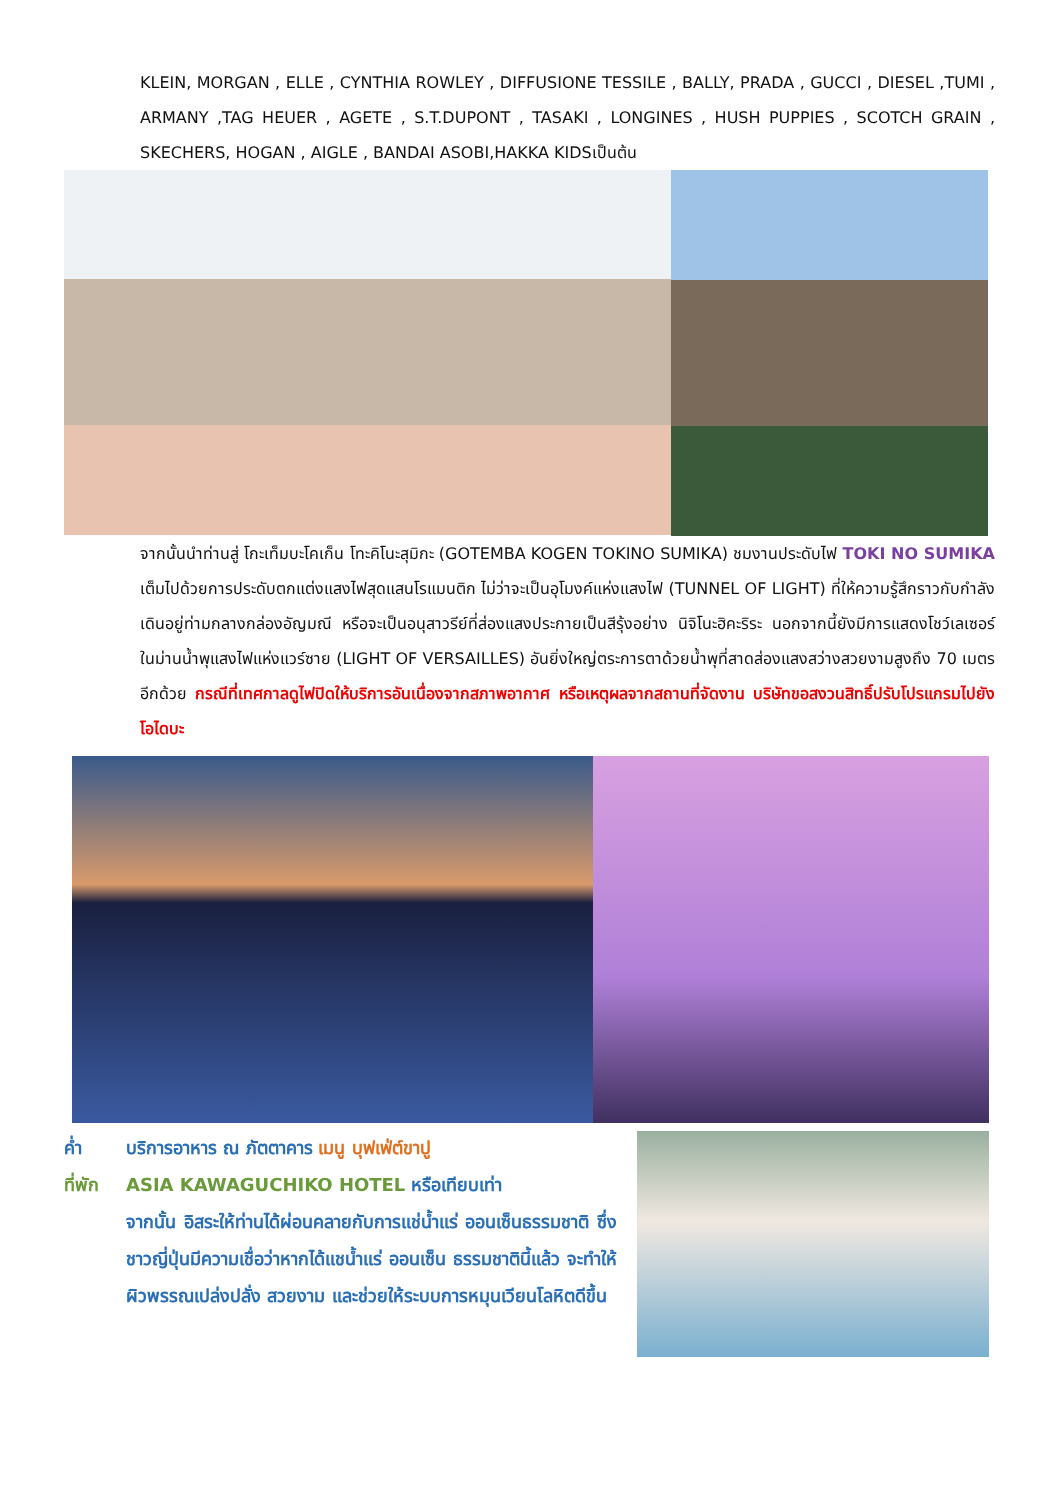KLEIN, MORGAN , ELLE , CYNTHIA ROWLEY , DIFFUSIONE TESSILE , BALLY, PRADA , GUCCI , DIESEL ,TUMI , ARMANY ,TAG HEUER , AGETE , S.T.DUPONT , TASAKI , LONGINES , HUSH PUPPIES , SCOTCH GRAIN , SKECHERS, HOGAN , AIGLE , BANDAI ASOBI,HAKKA KIDSเป็นต้น
จากนั้นนำท่านสู่ โกะเท็มบะโคเก็น โทะคิโนะสุมิกะ (GOTEMBA KOGEN TOKINO SUMIKA) ชมงานประดับไฟ TOKI NO SUMIKA เต็มไปด้วยการประดับตกแต่งแสงไฟสุดแสนโรแมนติก ไม่ว่าจะเป็นอุโมงค์แห่งแสงไฟ (TUNNEL OF LIGHT) ที่ให้ความรู้สึกราวกับกำลังเดินอยู่ท่ามกลางกล่องอัญมณี หรือจะเป็นอนุสาวรีย์ที่ส่องแสงประกายเป็นสีรุ้งอย่าง นิจิโนะฮิคะริระ นอกจากนี้ยังมีการแสดงโชว์เลเซอร์ในม่านน้ำพุแสงไฟแห่งแวร์ซาย (LIGHT OF VERSAILLES) อันยิ่งใหญ่ตระการตาด้วยน้ำพุที่สาดส่องแสงสว่างสวยงามสูงถึง 70 เมตรอีกด้วย กรณีที่เทศกาลดูไฟปิดให้บริการอันเนื่องจากสภาพอากาศ หรือเหตุผลจากสถานที่จัดงาน บริษัทขอสงวนสิทธิ์ปรับโปรแกรมไปยัง โอไดบะ
ค่ำ บริการอาหาร ณ ภัตตาคาร เมนู บุฟเฟ่ต์ขาปู
ที่พัก ASIA KAWAGUCHIKO HOTEL หรือเทียบเท่า
จากนั้น อิสระให้ท่านได้ผ่อนคลายกับการแช่น้ำแร่ ออนเซ็นธรรมชาติ ซึ่งชาวญี่ปุ่นมีความเชื่อว่าหากได้แชน้ำแร่ ออนเซ็น ธรรมชาตินี้แล้ว จะทำให้ผิวพรรณเปล่งปลั่ง สวยงาม และช่วยให้ระบบการหมุนเวียนโลหิตดีขึ้น